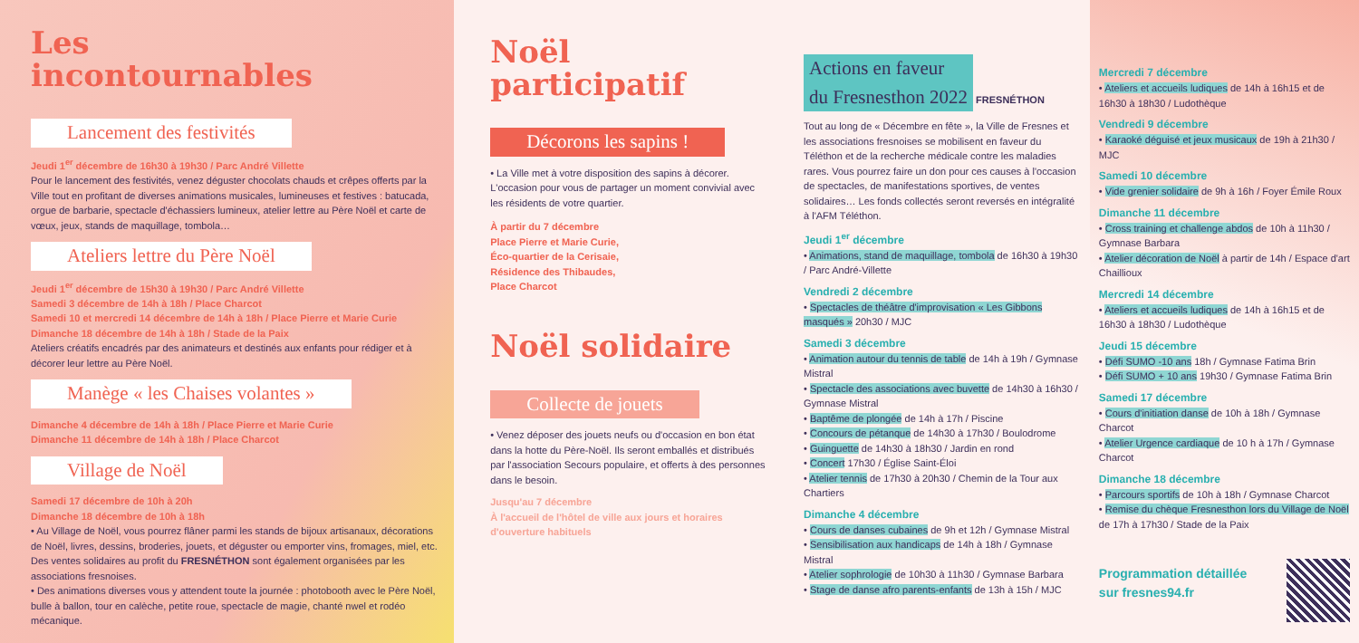Les
incontournables
Lancement des festivités
Jeudi 1<sup>er</sup> décembre de 16h30 à 19h30 / Parc André Villette
Pour le lancement des festivités, venez déguster chocolats chauds et crêpes offerts par la Ville tout en profitant de diverses animations musicales, lumineuses et festives : batucada, orgue de barbarie, spectacle d'échassiers lumineux, atelier lettre au Père Noël et carte de vœux, jeux, stands de maquillage, tombola…
Ateliers lettre du Père Noël
Jeudi 1<sup>er</sup> décembre de 15h30 à 19h30 / Parc André Villette
Samedi 3 décembre de 14h à 18h / Place Charcot
Samedi 10 et mercredi 14 décembre de 14h à 18h / Place Pierre et Marie Curie
Dimanche 18 décembre de 14h à 18h / Stade de la Paix
Ateliers créatifs encadrés par des animateurs et destinés aux enfants pour rédiger et à décorer leur lettre au Père Noël.
Manège « les Chaises volantes »
Dimanche 4 décembre de 14h à 18h / Place Pierre et Marie Curie
Dimanche 11 décembre de 14h à 18h / Place Charcot
Village de Noël
Samedi 17 décembre de 10h à 20h
Dimanche 18 décembre de 10h à 18h
• Au Village de Noël, vous pourrez flâner parmi les stands de bijoux artisanaux, décorations de Noël, livres, dessins, broderies, jouets, et déguster ou emporter vins, fromages, miel, etc. Des ventes solidaires au profit du FRESNÉTHON sont également organisées par les associations fresnoises.
• Des animations diverses vous y attendent toute la journée : photobooth avec le Père Noël, bulle à ballon, tour en calèche, petite roue, spectacle de magie, chanté nwel et rodéo mécanique.
Noël
participatif
Décorons les sapins !
• La Ville met à votre disposition des sapins à décorer. L'occasion pour vous de partager un moment convivial avec les résidents de votre quartier.
À partir du 7 décembre
Place Pierre et Marie Curie,
Éco-quartier de la Cerisaie,
Résidence des Thibaudes,
Place Charcot
Noël solidaire
Collecte de jouets
• Venez déposer des jouets neufs ou d'occasion en bon état dans la hotte du Père-Noël. Ils seront emballés et distribués par l'association Secours populaire, et offerts à des personnes dans le besoin.
Jusqu'au 7 décembre
À l'accueil de l'hôtel de ville aux jours et horaires d'ouverture habituels
Actions en faveur
du Fresnesthon 2022
FRESNÉTHON
Tout au long de « Décembre en fête », la Ville de Fresnes et les associations fresnoises se mobilisent en faveur du Téléthon et de la recherche médicale contre les maladies rares. Vous pourrez faire un don pour ces causes à l'occasion de spectacles, de manifestations sportives, de ventes solidaires… Les fonds collectés seront reversés en intégralité à l'AFM Téléthon.
Jeudi 1<sup>er</sup> décembre
• Animations, stand de maquillage, tombola de 16h30 à 19h30 / Parc André-Villette
Vendredi 2 décembre
• Spectacles de théâtre d'improvisation « Les Gibbons masqués » 20h30 / MJC
Samedi 3 décembre
• Animation autour du tennis de table de 14h à 19h / Gymnase Mistral
• Spectacle des associations avec buvette de 14h30 à 16h30 / Gymnase Mistral
• Baptême de plongée de 14h à 17h / Piscine
• Concours de pétanque de 14h30 à 17h30 / Boulodrome
• Guinguette de 14h30 à 18h30 / Jardin en rond
• Concert 17h30 / Église Saint-Éloi
• Atelier tennis de 17h30 à 20h30 / Chemin de la Tour aux Chartiers
Dimanche 4 décembre
• Cours de danses cubaines de 9h et 12h / Gymnase Mistral
• Sensibilisation aux handicaps de 14h à 18h / Gymnase Mistral
• Atelier sophrologie de 10h30 à 11h30 / Gymnase Barbara
• Stage de danse afro parents-enfants de 13h à 15h / MJC
Mercredi 7 décembre
• Ateliers et accueils ludiques de 14h à 16h15 et de 16h30 à 18h30 / Ludothèque
Vendredi 9 décembre
• Karaoké déguisé et jeux musicaux de 19h à 21h30 / MJC
Samedi 10 décembre
• Vide grenier solidaire de 9h à 16h / Foyer Émile Roux
Dimanche 11 décembre
• Cross training et challenge abdos de 10h à 11h30 / Gymnase Barbara
• Atelier décoration de Noël à partir de 14h / Espace d'art Chaillioux
Mercredi 14 décembre
• Ateliers et accueils ludiques de 14h à 16h15 et de 16h30 à 18h30 / Ludothèque
Jeudi 15 décembre
• Défi SUMO -10 ans 18h / Gymnase Fatima Brin
• Défi SUMO + 10 ans 19h30 / Gymnase Fatima Brin
Samedi 17 décembre
• Cours d'initiation danse de 10h à 18h / Gymnase Charcot
• Atelier Urgence cardiaque de 10 h à 17h / Gymnase Charcot
Dimanche 18 décembre
• Parcours sportifs de 10h à 18h / Gymnase Charcot
• Remise du chèque Fresnesthon lors du Village de Noël de 17h à 17h30 / Stade de la Paix
Programmation détaillée
sur fresnes94.fr